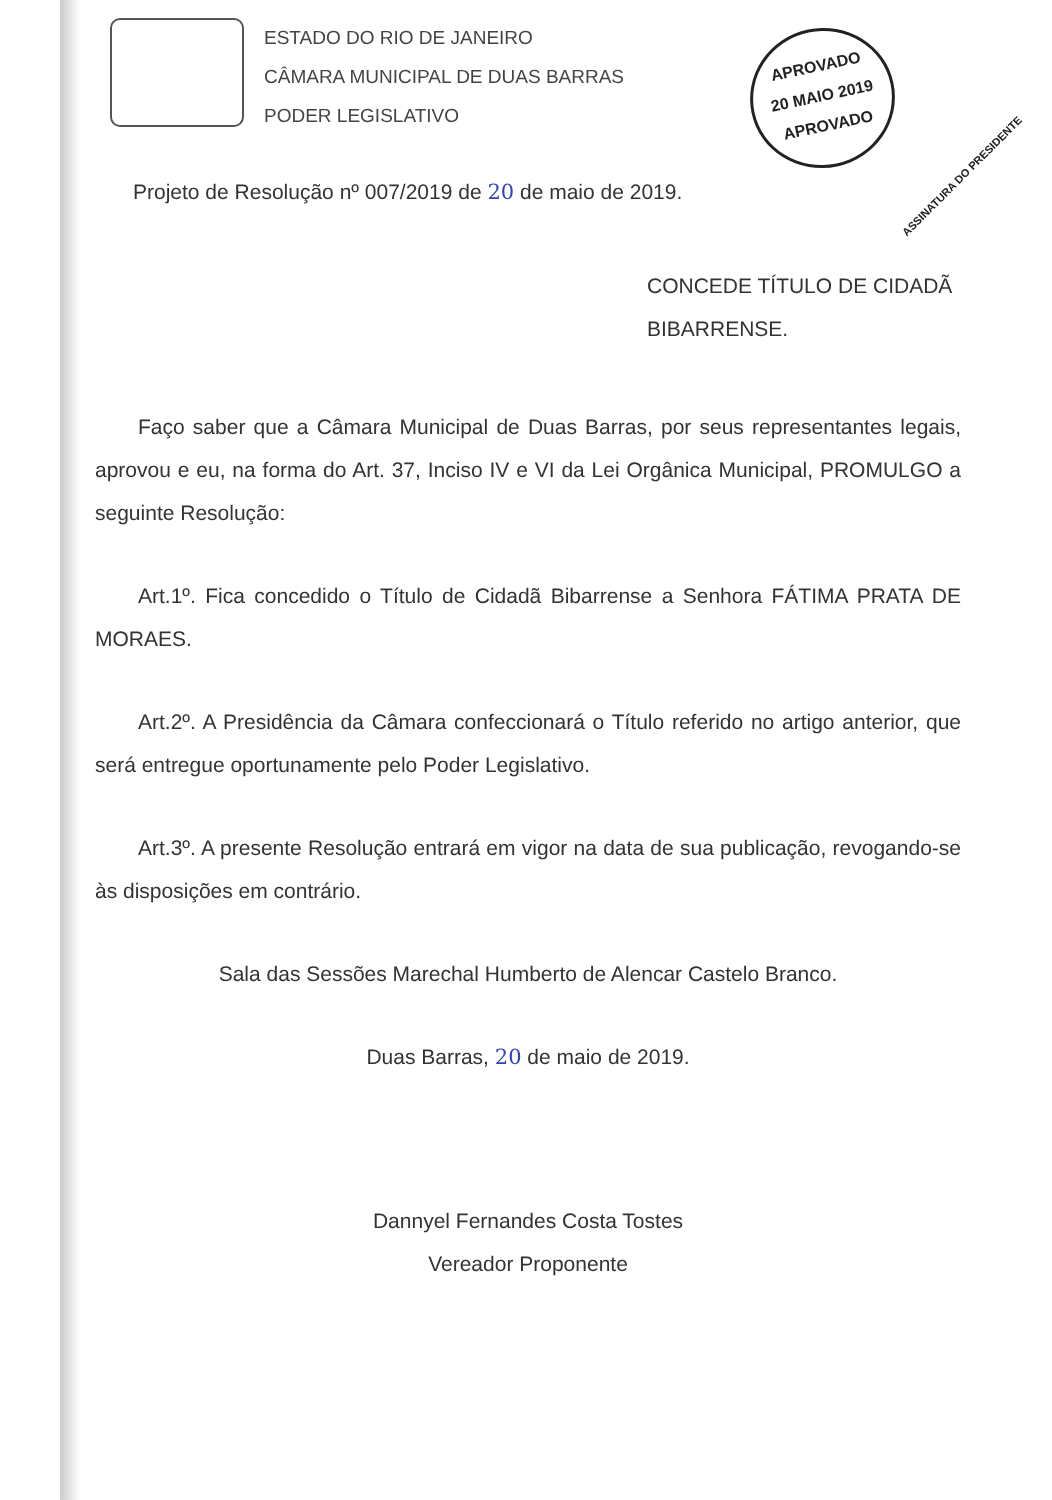ESTADO DO RIO DE JANEIRO
CÂMARA MUNICIPAL DE DUAS BARRAS
PODER LEGISLATIVO
APROVADO
20 MAIO 2019
APROVADO
ASSINATURA DO PRESIDENTE
Projeto de Resolução nº 007/2019 de 20 de maio de 2019.
CONCEDE TÍTULO DE CIDADÃ
BIBARRENSE.
Faço saber que a Câmara Municipal de Duas Barras, por seus representantes legais, aprovou e eu, na forma do Art. 37, Inciso IV e VI da Lei Orgânica Municipal, PROMULGO a seguinte Resolução:
Art.1º. Fica concedido o Título de Cidadã Bibarrense a Senhora FÁTIMA PRATA DE MORAES.
Art.2º. A Presidência da Câmara confeccionará o Título referido no artigo anterior, que será entregue oportunamente pelo Poder Legislativo.
Art.3º. A presente Resolução entrará em vigor na data de sua publicação, revogando-se às disposições em contrário.
Sala das Sessões Marechal Humberto de Alencar Castelo Branco.
Duas Barras, 20 de maio de 2019.
Dannyel Fernandes Costa Tostes
Vereador Proponente